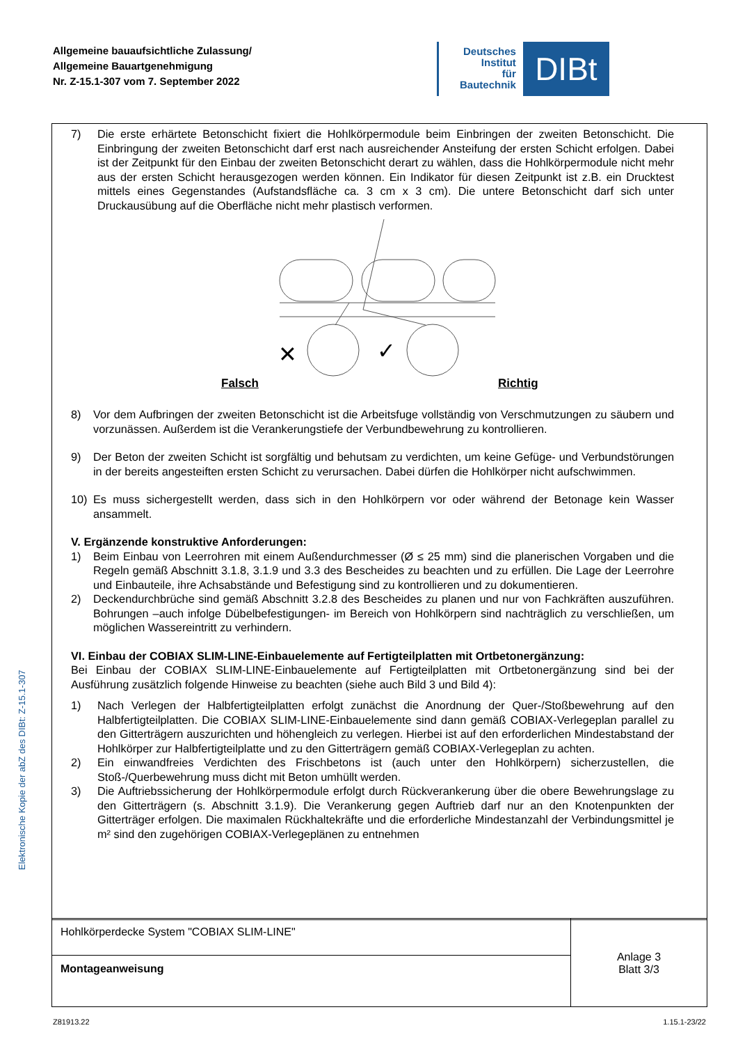Allgemeine bauaufsichtliche Zulassung/
Allgemeine Bauartgenehmigung
Nr. Z-15.1-307 vom 7. September 2022
Deutsches
Institut
für
Bautechnik
DIBt
7) Die erste erhärtete Betonschicht fixiert die Hohlkörpermodule beim Einbringen der zweiten Betonschicht. Die Einbringung der zweiten Betonschicht darf erst nach ausreichender Ansteifung der ersten Schicht erfolgen. Dabei ist der Zeitpunkt für den Einbau der zweiten Betonschicht derart zu wählen, dass die Hohlkörpermodule nicht mehr aus der ersten Schicht herausgezogen werden können. Ein Indikator für diesen Zeitpunkt ist z.B. ein Drucktest mittels eines Gegenstandes (Aufstandsfläche ca. 3 cm x 3 cm). Die untere Betonschicht darf sich unter Druckausübung auf die Oberfläche nicht mehr plastisch verformen.
✕
✓
Falsch Richtig
8) Vor dem Aufbringen der zweiten Betonschicht ist die Arbeitsfuge vollständig von Verschmutzungen zu säubern und vorzunässen. Außerdem ist die Verankerungstiefe der Verbundbewehrung zu kontrollieren.
9) Der Beton der zweiten Schicht ist sorgfältig und behutsam zu verdichten, um keine Gefüge- und Verbundstörungen in der bereits angesteiften ersten Schicht zu verursachen. Dabei dürfen die Hohlkörper nicht aufschwimmen.
10) Es muss sichergestellt werden, dass sich in den Hohlkörpern vor oder während der Betonage kein Wasser ansammelt.
V. Ergänzende konstruktive Anforderungen:
1) Beim Einbau von Leerrohren mit einem Außendurchmesser (Ø ≤ 25 mm) sind die planerischen Vorgaben und die Regeln gemäß Abschnitt 3.1.8, 3.1.9 und 3.3 des Bescheides zu beachten und zu erfüllen. Die Lage der Leerrohre und Einbauteile, ihre Achsabstände und Befestigung sind zu kontrollieren und zu dokumentieren.
2) Deckendurchbrüche sind gemäß Abschnitt 3.2.8 des Bescheides zu planen und nur von Fachkräften auszuführen. Bohrungen –auch infolge Dübelbefestigungen- im Bereich von Hohlkörpern sind nachträglich zu verschließen, um möglichen Wassereintritt zu verhindern.
VI. Einbau der COBIAX SLIM-LINE-Einbauelemente auf Fertigteilplatten mit Ortbetonergänzung:
Bei Einbau der COBIAX SLIM-LINE-Einbauelemente auf Fertigteilplatten mit Ortbetonergänzung sind bei der Ausführung zusätzlich folgende Hinweise zu beachten (siehe auch Bild 3 und Bild 4):
1) Nach Verlegen der Halbfertigteilplatten erfolgt zunächst die Anordnung der Quer-/Stoßbewehrung auf den Halbfertigteilplatten. Die COBIAX SLIM-LINE-Einbauelemente sind dann gemäß COBIAX-Verlegeplan parallel zu den Gitterträgern auszurichten und höhengleich zu verlegen. Hierbei ist auf den erforderlichen Mindestabstand der Hohlkörper zur Halbfertigteilplatte und zu den Gitterträgern gemäß COBIAX-Verlegeplan zu achten.
2) Ein einwandfreies Verdichten des Frischbetons ist (auch unter den Hohlkörpern) sicherzustellen, die Stoß-/Querbewehrung muss dicht mit Beton umhüllt werden.
3) Die Auftriebssicherung der Hohlkörpermodule erfolgt durch Rückverankerung über die obere Bewehrungslage zu den Gitterträgern (s. Abschnitt 3.1.9). Die Verankerung gegen Auftrieb darf nur an den Knotenpunkten der Gitterträger erfolgen. Die maximalen Rückhaltekräfte und die erforderliche Mindestanzahl der Verbindungsmittel je m² sind den zugehörigen COBIAX-Verlegeplänen zu entnehmen
Hohlkörperdecke System "COBIAX SLIM-LINE"
Montageanweisung
Anlage 3
Blatt 3/3
Elektronische Kopie der abZ des DIBt: Z-15.1-307
Z81913.22 1.15.1-23/22